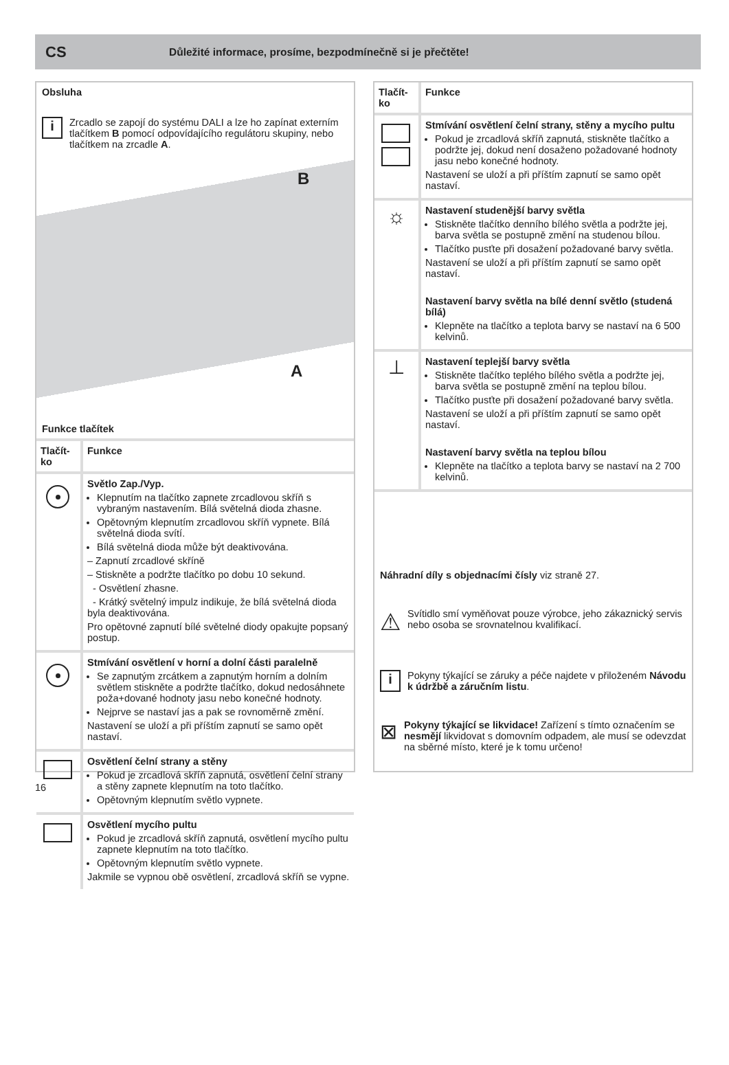CS Důležité informace, prosíme, bezpodmínečně si je přečtěte!
Obsluha
i
Zrcadlo se zapojí do systému DALI a lze ho zapínat externím tlačítkem B pomocí odpovídajícího regulátoru skupiny, nebo tlačítkem na zrcadle A.
B
A
Funkce tlačítek
| Tlačít-ko | Funkce |
| --- | --- |
| | Světlo Zap./Vyp. Klepnutím na tlačítko zapnete zrcadlovou skříň s vybraným nastavením. Bílá světelná dioda zhasne. Opětovným klepnutím zrcadlovou skříň vypnete. Bílá světelná dioda svítí. Bílá světelná dioda může být deaktivována. – Zapnutí zrcadlové skříně – Stiskněte a podržte tlačítko po dobu 10 sekund. - Osvětlení zhasne. - Krátký světelný impulz indikuje, že bílá světelná dioda byla deaktivována. Pro opětovné zapnutí bílé světelné diody opakujte popsaný postup. |
| | Stmívání osvětlení v horní a dolní části paralelně Se zapnutým zrcátkem a zapnutým horním a dolním světlem stiskněte a podržte tlačítko, dokud nedosáhnete poža+dované hodnoty jasu nebo konečné hodnoty. Nejprve se nastaví jas a pak se rovnoměrně změní. Nastavení se uloží a při příštím zapnutí se samo opět nastaví. |
| | Osvětlení čelní strany a stěny Pokud je zrcadlová skříň zapnutá, osvětlení čelní strany a stěny zapnete klepnutím na toto tlačítko. Opětovným klepnutím světlo vypnete. |
| | Osvětlení mycího pultu Pokud je zrcadlová skříň zapnutá, osvětlení mycího pultu zapnete klepnutím na toto tlačítko. Opětovným klepnutím světlo vypnete. Jakmile se vypnou obě osvětlení, zrcadlová skříň se vypne. |
| Tlačít-ko | Funkce |
| --- | --- |
| | Stmívání osvětlení čelní strany, stěny a mycího pultu Pokud je zrcadlová skříň zapnutá, stiskněte tlačítko a podržte jej, dokud není dosaženo požadované hodnoty jasu nebo konečné hodnoty. Nastavení se uloží a při příštím zapnutí se samo opět nastaví. |
| ☼ | Nastavení studenější barvy světla Stiskněte tlačítko denního bílého světla a podržte jej, barva světla se postupně změní na studenou bílou. Tlačítko pusťte při dosažení požadované barvy světla. Nastavení se uloží a při příštím zapnutí se samo opět nastaví. Nastavení barvy světla na bílé denní světlo (studená bílá) Klepněte na tlačítko a teplota barvy se nastaví na 6 500 kelvinů. |
| ⊥ | Nastavení teplejší barvy světla Stiskněte tlačítko teplého bílého světla a podržte jej, barva světla se postupně změní na teplou bílou. Tlačítko pusťte při dosažení požadované barvy světla. Nastavení se uloží a při příštím zapnutí se samo opět nastaví. Nastavení barvy světla na teplou bílou Klepněte na tlačítko a teplota barvy se nastaví na 2 700 kelvinů. |
Náhradní díly s objednacími čísly viz straně 27.
⚠
Svítidlo smí vyměňovat pouze výrobce, jeho zákaznický servis nebo osoba se srovnatelnou kvalifikací.
i
Pokyny týkající se záruky a péče najdete v přiloženém Návodu k údržbě a záručním listu.
⊠
Pokyny týkající se likvidace! Zařízení s tímto označením se nesmějí likvidovat s domovním odpadem, ale musí se odevzdat na sběrné místo, které je k tomu určeno!
16